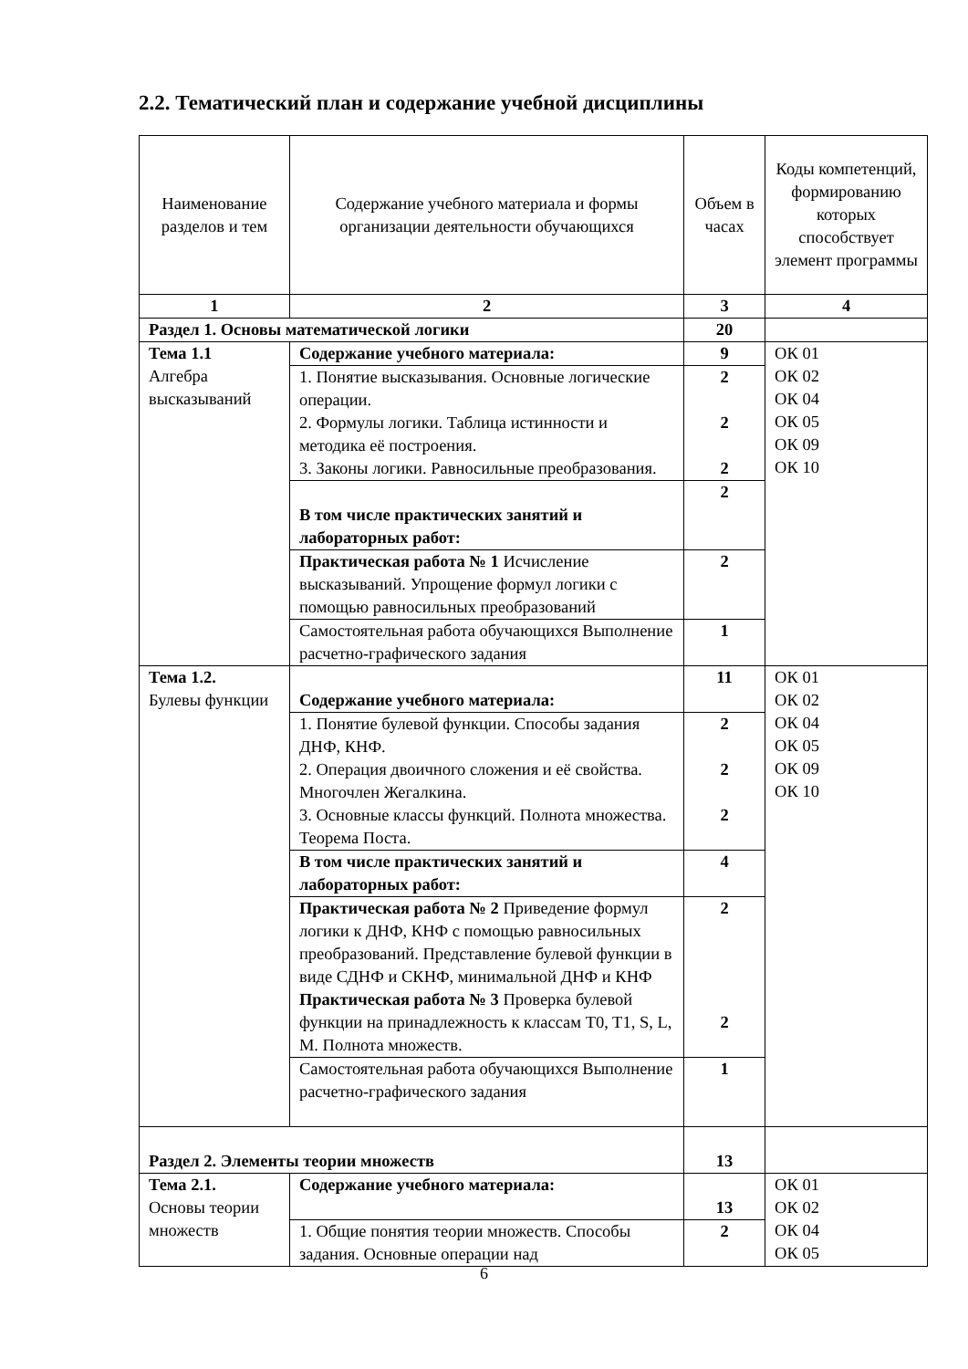2.2. Тематический план и содержание учебной дисциплины
| Наименование разделов и тем | Содержание учебного материала и формы организации деятельности обучающихся | Объем в часах | Коды компетенций, формированию которых способствует элемент программы |
| --- | --- | --- | --- |
| 1 | 2 | 3 | 4 |
| Раздел 1. Основы математической логики | | 20 | |
| Тема 1.1 Алгебра высказываний | Содержание учебного материала: | 9 | ОК 01 ОК 02 ОК 04 ОК 05 ОК 09 ОК 10 |
| | 1. Понятие высказывания. Основные логические операции. 2. Формулы логики. Таблица истинности и методика её построения. 3. Законы логики. Равносильные преобразования. | 2 2 2 | |
| | В том числе практических занятий и лабораторных работ: | 2 | |
| | Практическая работа № 1 Исчисление высказываний. Упрощение формул логики с помощью равносильных преобразований | 2 | |
| | Самостоятельная работа обучающихся Выполнение расчетно-графического задания | 1 | |
| Тема 1.2. Булевы функции | Содержание учебного материала: | 11 | ОК 01 ОК 02 ОК 04 ОК 05 ОК 09 ОК 10 |
| | 1. Понятие булевой функции. Способы задания ДНФ, КНФ. 2. Операция двоичного сложения и её свойства. Многочлен Жегалкина. 3. Основные классы функций. Полнота множества. Теорема Поста. | 2 2 2 | |
| | В том числе практических занятий и лабораторных работ: | 4 | |
| | Практическая работа № 2 Приведение формул логики к ДНФ, КНФ с помощью равносильных преобразований. Представление булевой функции в виде СДНФ и СКНФ, минимальной ДНФ и КНФ Практическая работа № 3 Проверка булевой функции на принадлежность к классам T0, T1, S, L, M. Полнота множеств. | 2 2 | |
| | Самостоятельная работа обучающихся Выполнение расчетно-графического задания | 1 | |
| Раздел 2. Элементы теории множеств | | 13 | |
| Тема 2.1. Основы теории множеств | Содержание учебного материала: | 13 | ОК 01 ОК 02 ОК 04 ОК 05 |
| | 1. Общие понятия теории множеств. Способы задания. Основные операции над | 2 | |
6